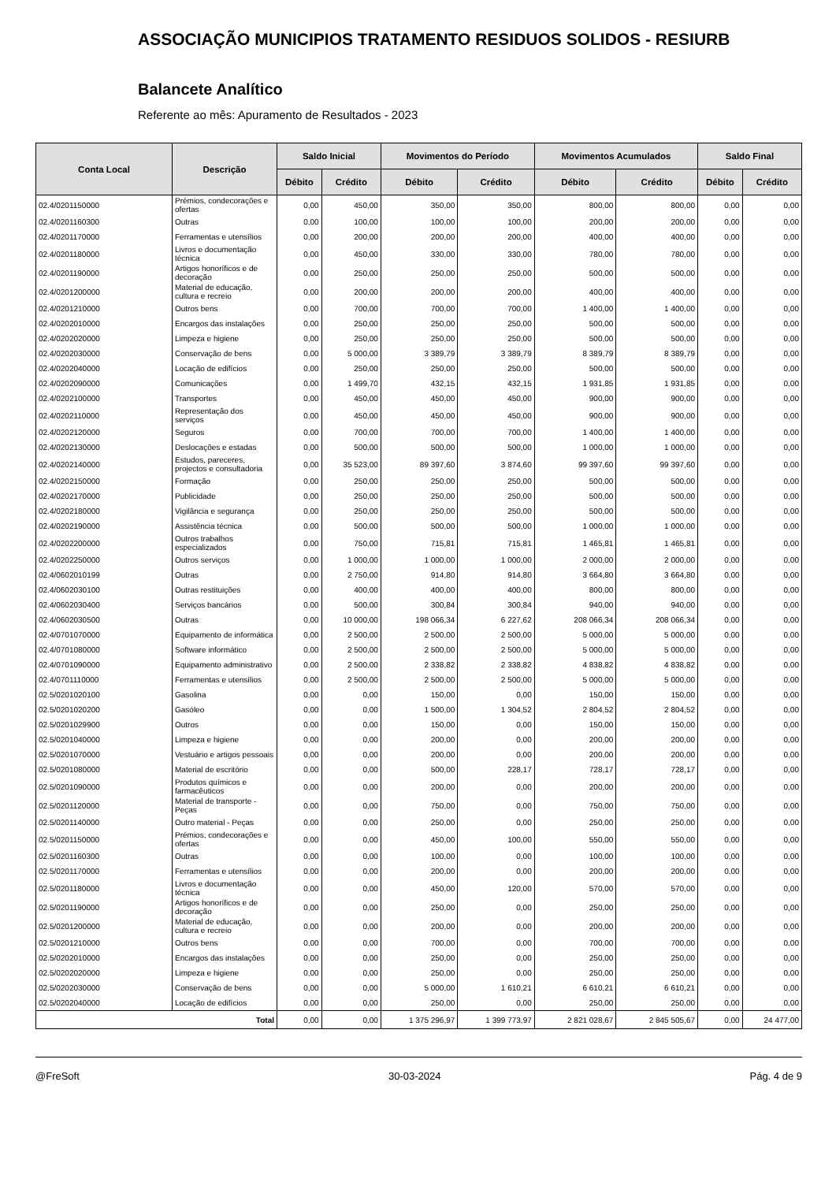ASSOCIAÇÃO MUNICIPIOS TRATAMENTO RESIDUOS SOLIDOS - RESIURB
Balancete Analítico
Referente ao mês: Apuramento de Resultados - 2023
| Conta Local | Descrição | Saldo Inicial | | Movimentos do Período | | Movimentos Acumulados | | Saldo Final | |
| --- | --- | --- | --- | --- | --- | --- | --- | --- | --- |
| | | Débito | Crédito | Débito | Crédito | Débito | Crédito | Débito | Crédito |
| 02.4/0201150000 | Prémios, condecorações e ofertas | 0,00 | 450,00 | 350,00 | 350,00 | 800,00 | 800,00 | 0,00 | 0,00 |
| 02.4/0201160300 | Outras | 0,00 | 100,00 | 100,00 | 100,00 | 200,00 | 200,00 | 0,00 | 0,00 |
| 02.4/0201170000 | Ferramentas e utensílios | 0,00 | 200,00 | 200,00 | 200,00 | 400,00 | 400,00 | 0,00 | 0,00 |
| 02.4/0201180000 | Livros e documentação técnica | 0,00 | 450,00 | 330,00 | 330,00 | 780,00 | 780,00 | 0,00 | 0,00 |
| 02.4/0201190000 | Artigos honoríficos e de decoração | 0,00 | 250,00 | 250,00 | 250,00 | 500,00 | 500,00 | 0,00 | 0,00 |
| 02.4/0201200000 | Material de educação, cultura e recreio | 0,00 | 200,00 | 200,00 | 200,00 | 400,00 | 400,00 | 0,00 | 0,00 |
| 02.4/0201210000 | Outros bens | 0,00 | 700,00 | 700,00 | 700,00 | 1 400,00 | 1 400,00 | 0,00 | 0,00 |
| 02.4/0202010000 | Encargos das instalações | 0,00 | 250,00 | 250,00 | 250,00 | 500,00 | 500,00 | 0,00 | 0,00 |
| 02.4/0202020000 | Limpeza e higiene | 0,00 | 250,00 | 250,00 | 250,00 | 500,00 | 500,00 | 0,00 | 0,00 |
| 02.4/0202030000 | Conservação de bens | 0,00 | 5 000,00 | 3 389,79 | 3 389,79 | 8 389,79 | 8 389,79 | 0,00 | 0,00 |
| 02.4/0202040000 | Locação de edifícios | 0,00 | 250,00 | 250,00 | 250,00 | 500,00 | 500,00 | 0,00 | 0,00 |
| 02.4/0202090000 | Comunicações | 0,00 | 1 499,70 | 432,15 | 432,15 | 1 931,85 | 1 931,85 | 0,00 | 0,00 |
| 02.4/0202100000 | Transportes | 0,00 | 450,00 | 450,00 | 450,00 | 900,00 | 900,00 | 0,00 | 0,00 |
| 02.4/0202110000 | Representação dos serviços | 0,00 | 450,00 | 450,00 | 450,00 | 900,00 | 900,00 | 0,00 | 0,00 |
| 02.4/0202120000 | Seguros | 0,00 | 700,00 | 700,00 | 700,00 | 1 400,00 | 1 400,00 | 0,00 | 0,00 |
| 02.4/0202130000 | Deslocações e estadas | 0,00 | 500,00 | 500,00 | 500,00 | 1 000,00 | 1 000,00 | 0,00 | 0,00 |
| 02.4/0202140000 | Estudos, pareceres, projectos e consultadoria | 0,00 | 35 523,00 | 89 397,60 | 3 874,60 | 99 397,60 | 99 397,60 | 0,00 | 0,00 |
| 02.4/0202150000 | Formação | 0,00 | 250,00 | 250,00 | 250,00 | 500,00 | 500,00 | 0,00 | 0,00 |
| 02.4/0202170000 | Publicidade | 0,00 | 250,00 | 250,00 | 250,00 | 500,00 | 500,00 | 0,00 | 0,00 |
| 02.4/0202180000 | Vigilância e segurança | 0,00 | 250,00 | 250,00 | 250,00 | 500,00 | 500,00 | 0,00 | 0,00 |
| 02.4/0202190000 | Assistência técnica | 0,00 | 500,00 | 500,00 | 500,00 | 1 000,00 | 1 000,00 | 0,00 | 0,00 |
| 02.4/0202200000 | Outros trabalhos especializados | 0,00 | 750,00 | 715,81 | 715,81 | 1 465,81 | 1 465,81 | 0,00 | 0,00 |
| 02.4/0202250000 | Outros serviços | 0,00 | 1 000,00 | 1 000,00 | 1 000,00 | 2 000,00 | 2 000,00 | 0,00 | 0,00 |
| 02.4/0602010199 | Outras | 0,00 | 2 750,00 | 914,80 | 914,80 | 3 664,80 | 3 664,80 | 0,00 | 0,00 |
| 02.4/0602030100 | Outras restituições | 0,00 | 400,00 | 400,00 | 400,00 | 800,00 | 800,00 | 0,00 | 0,00 |
| 02.4/0602030400 | Serviços bancários | 0,00 | 500,00 | 300,84 | 300,84 | 940,00 | 940,00 | 0,00 | 0,00 |
| 02.4/0602030500 | Outras | 0,00 | 10 000,00 | 198 066,34 | 6 227,62 | 208 066,34 | 208 066,34 | 0,00 | 0,00 |
| 02.4/0701070000 | Equipamento de informática | 0,00 | 2 500,00 | 2 500,00 | 2 500,00 | 5 000,00 | 5 000,00 | 0,00 | 0,00 |
| 02.4/0701080000 | Software informático | 0,00 | 2 500,00 | 2 500,00 | 2 500,00 | 5 000,00 | 5 000,00 | 0,00 | 0,00 |
| 02.4/0701090000 | Equipamento administrativo | 0,00 | 2 500,00 | 2 338,82 | 2 338,82 | 4 838,82 | 4 838,82 | 0,00 | 0,00 |
| 02.4/0701110000 | Ferramentas e utensílios | 0,00 | 2 500,00 | 2 500,00 | 2 500,00 | 5 000,00 | 5 000,00 | 0,00 | 0,00 |
| 02.5/0201020100 | Gasolina | 0,00 | 0,00 | 150,00 | 0,00 | 150,00 | 150,00 | 0,00 | 0,00 |
| 02.5/0201020200 | Gasóleo | 0,00 | 0,00 | 1 500,00 | 1 304,52 | 2 804,52 | 2 804,52 | 0,00 | 0,00 |
| 02.5/0201029900 | Outros | 0,00 | 0,00 | 150,00 | 0,00 | 150,00 | 150,00 | 0,00 | 0,00 |
| 02.5/0201040000 | Limpeza e higiene | 0,00 | 0,00 | 200,00 | 0,00 | 200,00 | 200,00 | 0,00 | 0,00 |
| 02.5/0201070000 | Vestuário e artigos pessoais | 0,00 | 0,00 | 200,00 | 0,00 | 200,00 | 200,00 | 0,00 | 0,00 |
| 02.5/0201080000 | Material de escritório | 0,00 | 0,00 | 500,00 | 228,17 | 728,17 | 728,17 | 0,00 | 0,00 |
| 02.5/0201090000 | Produtos químicos e farmacêuticos | 0,00 | 0,00 | 200,00 | 0,00 | 200,00 | 200,00 | 0,00 | 0,00 |
| 02.5/0201120000 | Material de transporte - Peças | 0,00 | 0,00 | 750,00 | 0,00 | 750,00 | 750,00 | 0,00 | 0,00 |
| 02.5/0201140000 | Outro material - Peças | 0,00 | 0,00 | 250,00 | 0,00 | 250,00 | 250,00 | 0,00 | 0,00 |
| 02.5/0201150000 | Prémios, condecorações e ofertas | 0,00 | 0,00 | 450,00 | 100,00 | 550,00 | 550,00 | 0,00 | 0,00 |
| 02.5/0201160300 | Outras | 0,00 | 0,00 | 100,00 | 0,00 | 100,00 | 100,00 | 0,00 | 0,00 |
| 02.5/0201170000 | Ferramentas e utensílios | 0,00 | 0,00 | 200,00 | 0,00 | 200,00 | 200,00 | 0,00 | 0,00 |
| 02.5/0201180000 | Livros e documentação técnica | 0,00 | 0,00 | 450,00 | 120,00 | 570,00 | 570,00 | 0,00 | 0,00 |
| 02.5/0201190000 | Artigos honoríficos e de decoração | 0,00 | 0,00 | 250,00 | 0,00 | 250,00 | 250,00 | 0,00 | 0,00 |
| 02.5/0201200000 | Material de educação, cultura e recreio | 0,00 | 0,00 | 200,00 | 0,00 | 200,00 | 200,00 | 0,00 | 0,00 |
| 02.5/0201210000 | Outros bens | 0,00 | 0,00 | 700,00 | 0,00 | 700,00 | 700,00 | 0,00 | 0,00 |
| 02.5/0202010000 | Encargos das instalações | 0,00 | 0,00 | 250,00 | 0,00 | 250,00 | 250,00 | 0,00 | 0,00 |
| 02.5/0202020000 | Limpeza e higiene | 0,00 | 0,00 | 250,00 | 0,00 | 250,00 | 250,00 | 0,00 | 0,00 |
| 02.5/0202030000 | Conservação de bens | 0,00 | 0,00 | 5 000,00 | 1 610,21 | 6 610,21 | 6 610,21 | 0,00 | 0,00 |
| 02.5/0202040000 | Locação de edifícios | 0,00 | 0,00 | 250,00 | 0,00 | 250,00 | 250,00 | 0,00 | 0,00 |
| Total | | 0,00 | 0,00 | 1 375 296,97 | 1 399 773,97 | 2 821 028,67 | 2 845 505,67 | 0,00 | 24 477,00 |
@FreSoft 30-03-2024 Pág. 4 de 9